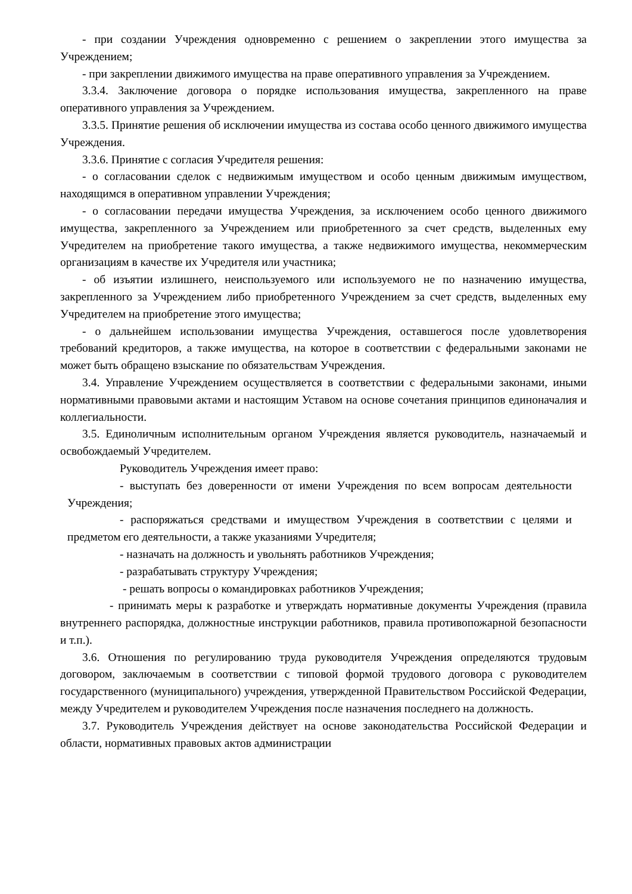- при создании Учреждения одновременно с решением о закреплении этого имущества за Учреждением;
- при закреплении движимого имущества на праве оперативного управления за Учреждением.
3.3.4. Заключение договора о порядке использования имущества, закрепленного на праве оперативного управления за Учреждением.
3.3.5. Принятие решения об исключении имущества из состава особо ценного движимого имущества Учреждения.
3.3.6. Принятие с согласия Учредителя решения:
- о согласовании сделок с недвижимым имуществом и особо ценным движимым имуществом, находящимся в оперативном управлении Учреждения;
- о согласовании передачи имущества Учреждения, за исключением особо ценного движимого имущества, закрепленного за Учреждением или приобретенного за счет средств, выделенных ему Учредителем на приобретение такого имущества, а также недвижимого имущества, некоммерческим организациям в качестве их Учредителя или участника;
- об изъятии излишнего, неиспользуемого или используемого не по назначению имущества, закрепленного за Учреждением либо приобретенного Учреждением за счет средств, выделенных ему Учредителем на приобретение этого имущества;
- о дальнейшем использовании имущества Учреждения, оставшегося после удовлетворения требований кредиторов, а также имущества, на которое в соответствии с федеральными законами не может быть обращено взыскание по обязательствам Учреждения.
3.4. Управление Учреждением осуществляется в соответствии с федеральными законами, иными нормативными правовыми актами и настоящим Уставом на основе сочетания принципов единоначалия и коллегиальности.
3.5. Единоличным исполнительным органом Учреждения является руководитель, назначаемый и освобождаемый Учредителем.
Руководитель Учреждения имеет право:
- выступать без доверенности от имени Учреждения по всем вопросам деятельности Учреждения;
- распоряжаться средствами и имуществом Учреждения в соответствии с целями и предметом его деятельности, а также указаниями Учредителя;
- назначать на должность и увольнять работников Учреждения;
- разрабатывать структуру Учреждения;
- решать вопросы о командировках работников Учреждения;
- принимать меры к разработке и утверждать нормативные документы Учреждения (правила внутреннего распорядка, должностные инструкции работников, правила противопожарной безопасности и т.п.).
3.6. Отношения по регулированию труда руководителя Учреждения определяются трудовым договором, заключаемым в соответствии с типовой формой трудового договора с руководителем государственного (муниципального) учреждения, утвержденной Правительством Российской Федерации, между Учредителем и руководителем Учреждения после назначения последнего на должность.
3.7. Руководитель Учреждения действует на основе законодательства Российской Федерации и области, нормативных правовых актов администрации